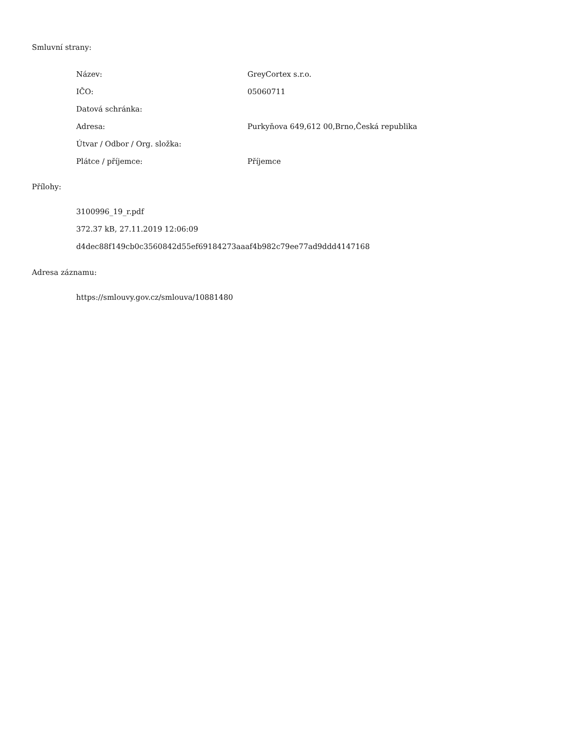Smluvní strany:
| Název: | GreyCortex s.r.o. |
| IČO: | 05060711 |
| Datová schránka: | |
| Adresa: | Purkyňova 649,612 00,Brno,Česká republika |
| Útvar / Odbor / Org. složka: | |
| Plátce / příjemce: | Příjemce |
Přílohy:
3100996_19_r.pdf
372.37 kB, 27.11.2019 12:06:09
d4dec88f149cb0c3560842d55ef69184273aaaf4b982c79ee77ad9ddd4147168
Adresa záznamu:
https://smlouvy.gov.cz/smlouva/10881480